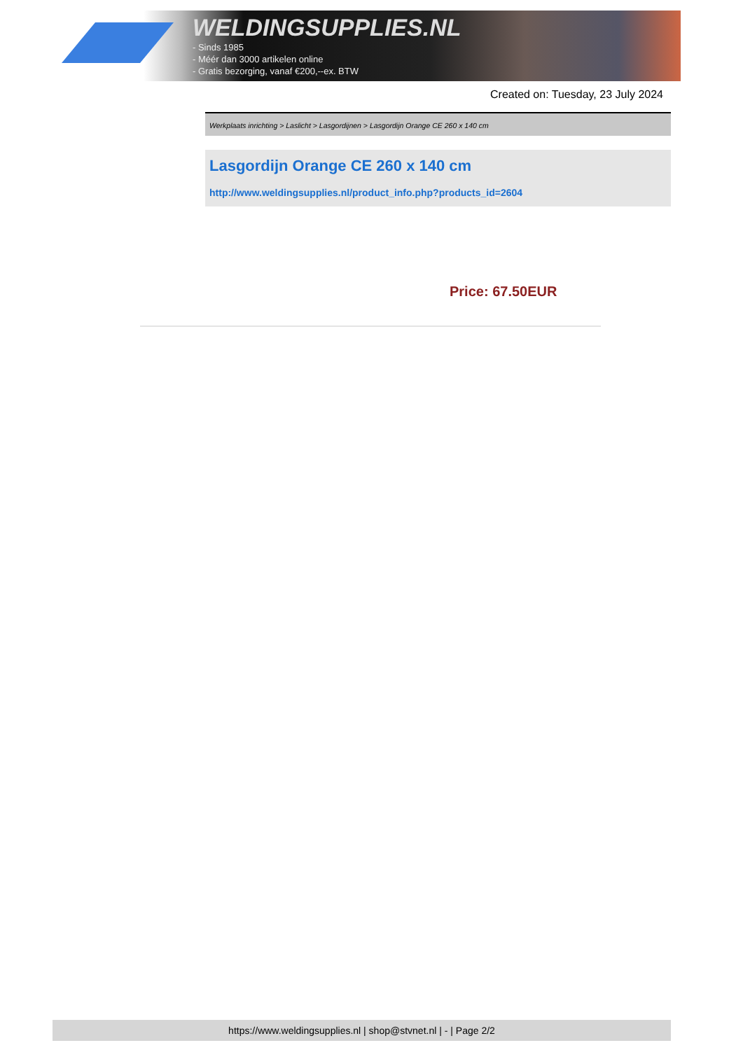WELDINGSUPPLIES.NL
- Sinds 1985
- Méér dan 3000 artikelen online
- Gratis bezorging, vanaf €200,--ex. BTW
Created on: Tuesday, 23 July 2024
Werkplaats inrichting > Laslicht > Lasgordijnen > Lasgordijn Orange CE 260 x 140 cm
Lasgordijn Orange CE 260 x 140 cm
http://www.weldingsupplies.nl/product_info.php?products_id=2604
Price: 67.50EUR
https://www.weldingsupplies.nl | shop@stvnet.nl | - | Page 2/2